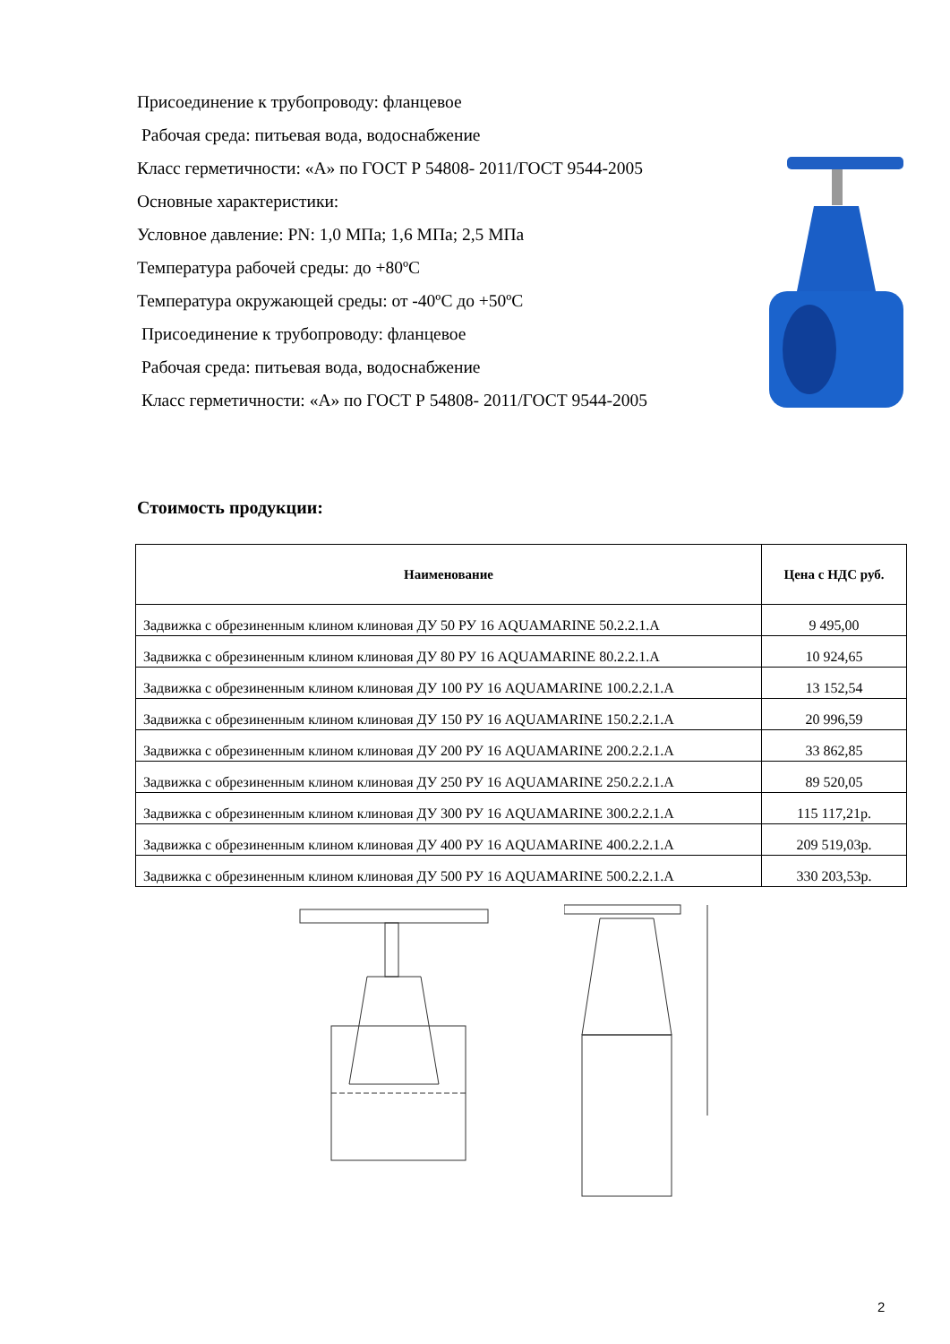Присоединение к трубопроводу: фланцевое
Рабочая среда: питьевая вода, водоснабжение
Класс герметичности: «А» по ГОСТ Р 54808- 2011/ГОСТ 9544-2005
Основные характеристики:
Условное давление: PN: 1,0 МПа; 1,6 МПа; 2,5 МПа
Температура рабочей среды: до +80ºС
Температура окружающей среды: от -40ºС до +50ºС
Присоединение к трубопроводу: фланцевое
Рабочая среда: питьевая вода, водоснабжение
Класс герметичности: «А» по ГОСТ Р 54808- 2011/ГОСТ 9544-2005
Стоимость продукции:
| Наименование | Цена с НДС руб. |
| --- | --- |
| Задвижка с обрезиненным клином клиновая ДУ 50 РУ 16 AQUAMARINE 50.2.2.1.А | 9 495,00 |
| Задвижка с обрезиненным клином клиновая ДУ 80 РУ 16 AQUAMARINE 80.2.2.1.А | 10 924,65 |
| Задвижка с обрезиненным клином клиновая ДУ 100 РУ 16 AQUAMARINE 100.2.2.1.А | 13 152,54 |
| Задвижка с обрезиненным клином клиновая ДУ 150 РУ 16 AQUAMARINE 150.2.2.1.А | 20 996,59 |
| Задвижка с обрезиненным клином клиновая ДУ 200 РУ 16 AQUAMARINE 200.2.2.1.А | 33 862,85 |
| Задвижка с обрезиненным клином клиновая ДУ 250 РУ 16 AQUAMARINE 250.2.2.1.А | 89 520,05 |
| Задвижка с обрезиненным клином клиновая ДУ 300 РУ 16 AQUAMARINE 300.2.2.1.А | 115 117,21р. |
| Задвижка с обрезиненным клином клиновая ДУ 400 РУ 16 AQUAMARINE 400.2.2.1.А | 209 519,03р. |
| Задвижка с обрезиненным клином клиновая ДУ 500 РУ 16 AQUAMARINE 500.2.2.1.А | 330 203,53р. |
2